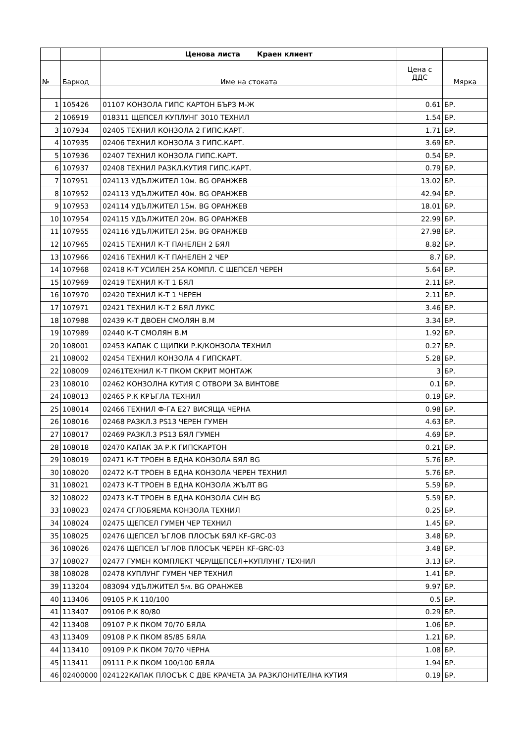| | | Ценова листа Краен клиент | | |
| № | Баркод | Име на стоката | Цена с ДДС | Мярка |
| 1 | 105426 | 01107 КОНЗОЛА ГИПС КАРТОН БЪРЗ М-Ж | 0.61 | БР. |
| 2 | 106919 | 018311 ЩЕПСЕЛ КУПЛУНГ 3010 ТЕХНИЛ | 1.54 | БР. |
| 3 | 107934 | 02405 ТЕХНИЛ КОНЗОЛА 2 ГИПС.КАРТ. | 1.71 | БР. |
| 4 | 107935 | 02406 ТЕХНИЛ КОНЗОЛА 3 ГИПС.КАРТ. | 3.69 | БР. |
| 5 | 107936 | 02407 ТЕХНИЛ КОНЗОЛА ГИПС.КАРТ. | 0.54 | БР. |
| 6 | 107937 | 02408 ТЕХНИЛ РАЗКЛ.КУТИЯ ГИПС.КАРТ. | 0.79 | БР. |
| 7 | 107951 | 024113 УДЪЛЖИТЕЛ 10м. BG ОРАНЖЕВ | 13.02 | БР. |
| 8 | 107952 | 024113 УДЪЛЖИТЕЛ 40м. BG ОРАНЖЕВ | 42.94 | БР. |
| 9 | 107953 | 024114 УДЪЛЖИТЕЛ 15м. BG ОРАНЖЕВ | 18.01 | БР. |
| 10 | 107954 | 024115 УДЪЛЖИТЕЛ 20м. BG ОРАНЖЕВ | 22.99 | БР. |
| 11 | 107955 | 024116 УДЪЛЖИТЕЛ 25м. BG ОРАНЖЕВ | 27.98 | БР. |
| 12 | 107965 | 02415 ТЕХНИЛ К-Т ПАНЕЛЕН 2 БЯЛ | 8.82 | БР. |
| 13 | 107966 | 02416 ТЕХНИЛ К-Т ПАНЕЛЕН 2 ЧЕР | 8.7 | БР. |
| 14 | 107968 | 02418 К-Т УСИЛЕН 25А КОМПЛ. С ЩЕПСЕЛ ЧЕРЕН | 5.64 | БР. |
| 15 | 107969 | 02419 ТЕХНИЛ К-Т 1 БЯЛ | 2.11 | БР. |
| 16 | 107970 | 02420 ТЕХНИЛ К-Т 1 ЧЕРЕН | 2.11 | БР. |
| 17 | 107971 | 02421 ТЕХНИЛ К-Т 2 БЯЛ ЛУКС | 3.46 | БР. |
| 18 | 107988 | 02439 К-Т ДВОЕН СМОЛЯН В.М | 3.34 | БР. |
| 19 | 107989 | 02440 К-Т СМОЛЯН В.М | 1.92 | БР. |
| 20 | 108001 | 02453 КАПАК С ЩИПКИ Р.К/КОНЗОЛА ТЕХНИЛ | 0.27 | БР. |
| 21 | 108002 | 02454 ТЕХНИЛ КОНЗОЛА 4 ГИПСКАРТ. | 5.28 | БР. |
| 22 | 108009 | 02461ТЕХНИЛ К-Т ПКОМ СКРИТ МОНТАЖ | 3 | БР. |
| 23 | 108010 | 02462 КОНЗОЛНА КУТИЯ С ОТВОРИ ЗА ВИНТОВЕ | 0.1 | БР. |
| 24 | 108013 | 02465 Р.К КРЪГЛА ТЕХНИЛ | 0.19 | БР. |
| 25 | 108014 | 02466 ТЕХНИЛ Ф-ГА Е27 ВИСЯЩА ЧЕРНА | 0.98 | БР. |
| 26 | 108016 | 02468 РАЗКЛ.3 PS13 ЧЕРЕН ГУМЕН | 4.63 | БР. |
| 27 | 108017 | 02469 РАЗКЛ.3 PS13 БЯЛ ГУМЕН | 4.69 | БР. |
| 28 | 108018 | 02470 КАПАК ЗА Р.К ГИПСКАРТОН | 0.21 | БР. |
| 29 | 108019 | 02471 К-Т ТРОЕН В ЕДНА КОНЗОЛА БЯЛ BG | 5.76 | БР. |
| 30 | 108020 | 02472 К-Т ТРОЕН В ЕДНА КОНЗОЛА ЧЕРЕН ТЕХНИЛ | 5.76 | БР. |
| 31 | 108021 | 02473 К-Т ТРОЕН В ЕДНА КОНЗОЛА ЖЪЛТ BG | 5.59 | БР. |
| 32 | 108022 | 02473 К-Т ТРОЕН В ЕДНА КОНЗОЛА СИН BG | 5.59 | БР. |
| 33 | 108023 | 02474 СГЛОБЯЕМА КОНЗОЛА ТЕХНИЛ | 0.25 | БР. |
| 34 | 108024 | 02475 ЩЕПСЕЛ ГУМЕН ЧЕР ТЕХНИЛ | 1.45 | БР. |
| 35 | 108025 | 02476 ЩЕПСЕЛ ЪГЛОВ ПЛОСЪК БЯЛ KF-GRC-03 | 3.48 | БР. |
| 36 | 108026 | 02476 ЩЕПСЕЛ ЪГЛОВ ПЛОСЪК ЧЕРЕН KF-GRC-03 | 3.48 | БР. |
| 37 | 108027 | 02477 ГУМЕН КОМПЛЕКТ ЧЕР/ЩЕПСЕЛ+КУПЛУНГ/ ТЕХНИЛ | 3.13 | БР. |
| 38 | 108028 | 02478 КУПЛУНГ ГУМЕН ЧЕР ТЕХНИЛ | 1.41 | БР. |
| 39 | 113204 | 083094 УДЪЛЖИТЕЛ 5м. BG ОРАНЖЕВ | 9.97 | БР. |
| 40 | 113406 | 09105 Р.К 110/100 | 0.5 | БР. |
| 41 | 113407 | 09106 Р.К 80/80 | 0.29 | БР. |
| 42 | 113408 | 09107 Р.К ПКОМ 70/70 БЯЛА | 1.06 | БР. |
| 43 | 113409 | 09108 Р.К ПКОМ 85/85 БЯЛА | 1.21 | БР. |
| 44 | 113410 | 09109 Р.К ПКОМ 70/70 ЧЕРНА | 1.08 | БР. |
| 45 | 113411 | 09111 Р.К ПКОМ 100/100 БЯЛА | 1.94 | БР. |
| 46 | 02400000 | 024122КАПАК ПЛОСЪК С ДВЕ КРАЧЕТА ЗА РАЗКЛОНИТЕЛНА КУТИЯ | 0.19 | БР. |